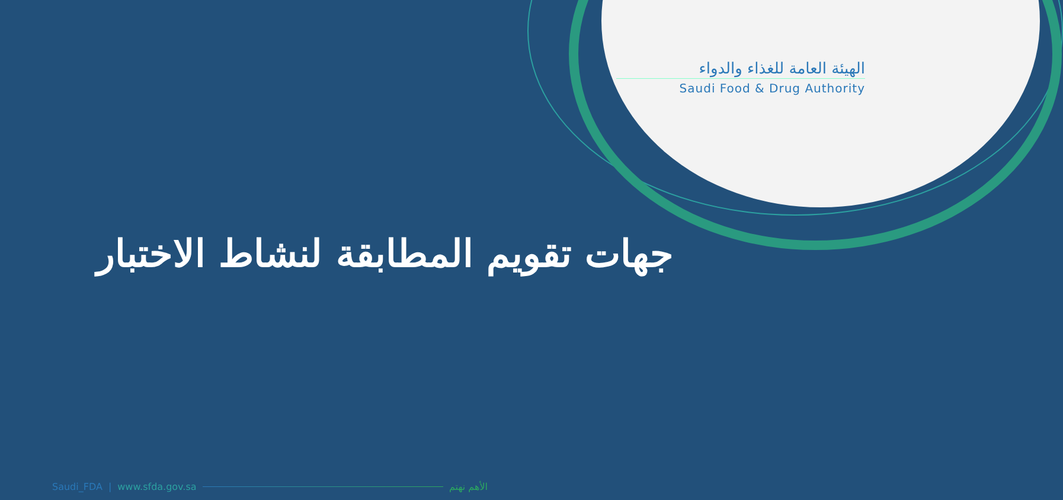الهيئة العامة للغذاء والدواء
Saudi Food & Drug Authority
جهات تقويم المطابقة لنشاط الاختبار
Saudi_FDA | www.sfda.gov.sa الأهم نهتم